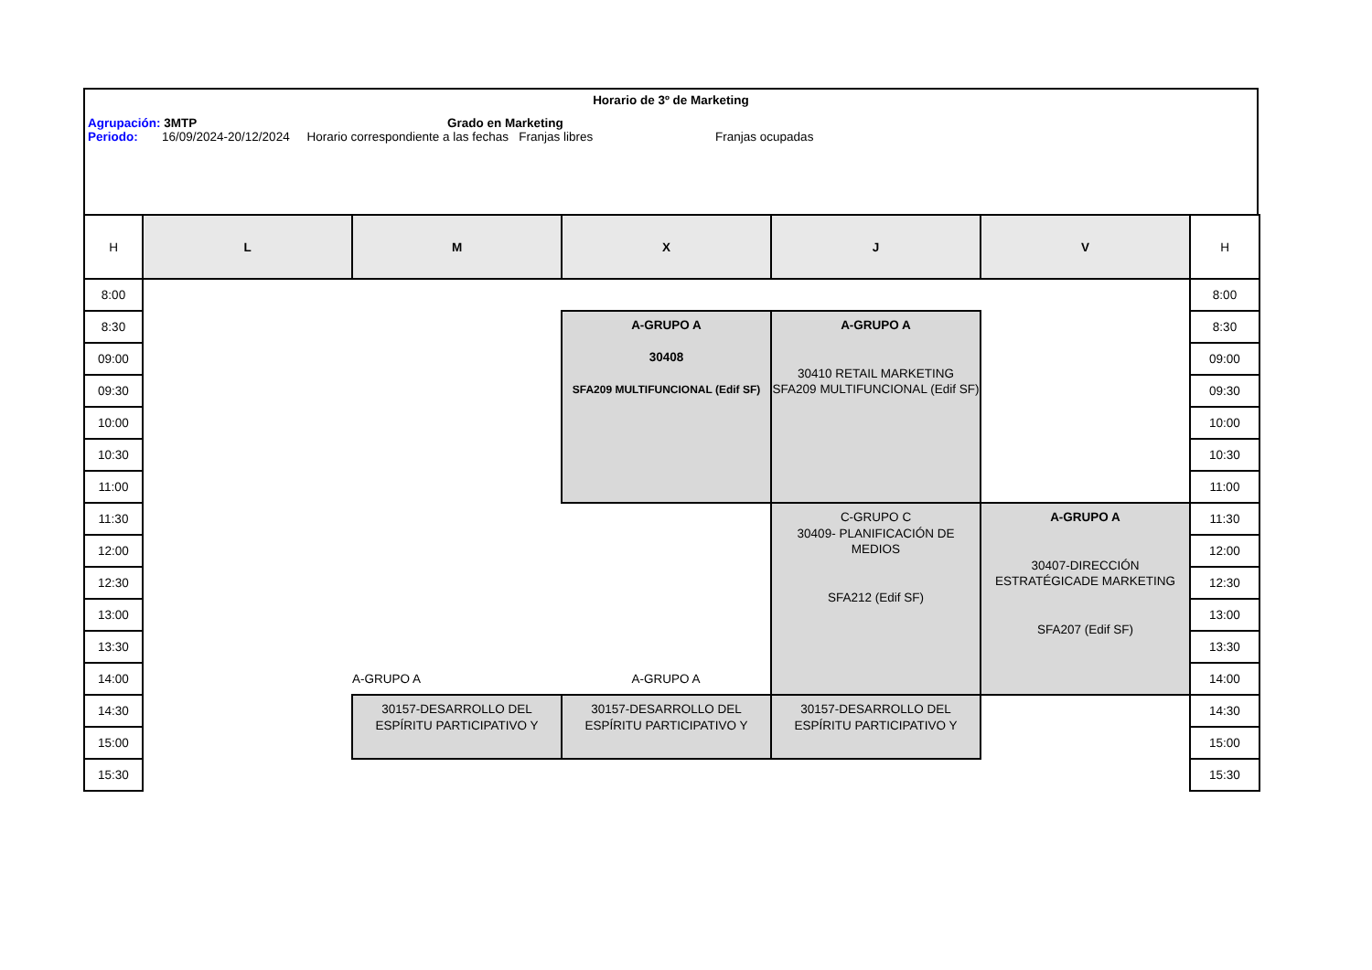Horario de 3º de Marketing
Agrupación: 3MTP Grado en Marketing
Periodo: 16/09/2024-20/12/2024 Horario correspondiente a las fechas Franjas libres Franjas ocupadas
| H | L | M | X | J | V | H |
| --- | --- | --- | --- | --- | --- | --- |
| 8:00 | | | | | | 8:00 |
| 8:30 | | | A-GRUPO A 30408 SFA209 MULTIFUNCIONAL (Edif SF) | A-GRUPO A 30410 RETAIL MARKETING SFA209 MULTIFUNCIONAL (Edif SF) | | 8:30 |
| 09:00 | | | | | | 09:00 |
| 09:30 | | | | | | 09:30 |
| 10:00 | | | | | | 10:00 |
| 10:30 | | | | | | 10:30 |
| 11:00 | | | | | | 11:00 |
| 11:30 | | | | C-GRUPO C 30409- PLANIFICACIÓN DE MEDIOS SFA212 (Edif SF) | A-GRUPO A 30407-DIRECCIÓN ESTRATÉGICADE MARKETING SFA207 (Edif SF) | 11:30 |
| 12:00 | | | | | | 12:00 |
| 12:30 | | | | | | 12:30 |
| 13:00 | | | | | | 13:00 |
| 13:30 | | | | | | 13:30 |
| 14:00 | | A-GRUPO A | A-GRUPO A | | | 14:00 |
| 14:30 | | 30157-DESARROLLO DEL ESPÍRITU PARTICIPATIVO Y | 30157-DESARROLLO DEL ESPÍRITU PARTICIPATIVO Y | 30157-DESARROLLO DEL ESPÍRITU PARTICIPATIVO Y | | 14:30 |
| 15:00 | | | | | | 15:00 |
| 15:30 | | | | | | 15:30 |